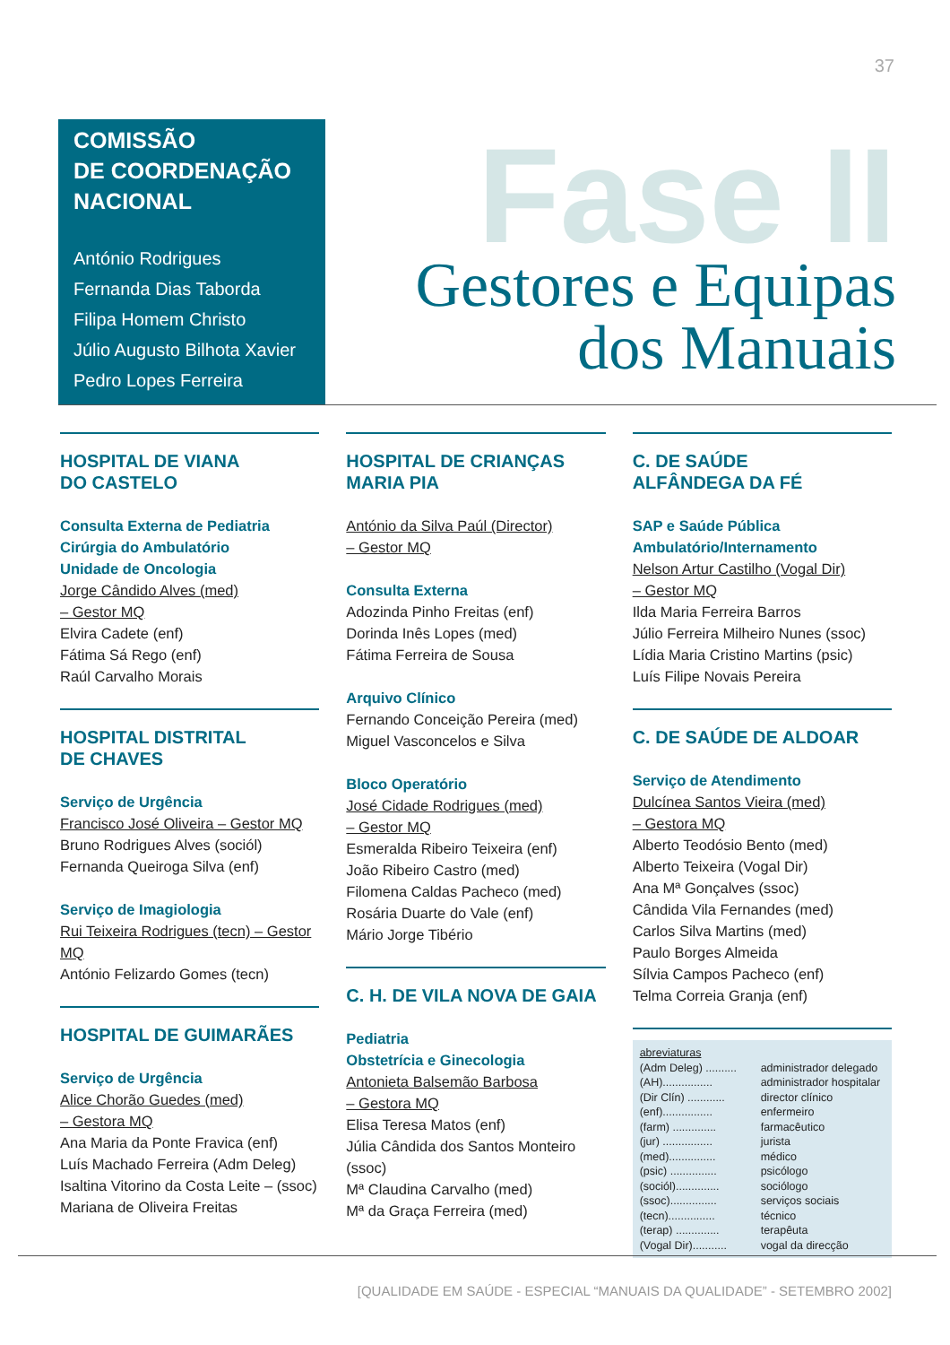37
COMISSÃO
DE COORDENAÇÃO
NACIONAL
António Rodrigues
Fernanda Dias Taborda
Filipa Homem Christo
Júlio Augusto Bilhota Xavier
Pedro Lopes Ferreira
Fase II
Gestores e Equipas
dos Manuais
HOSPITAL DE VIANA
DO CASTELO
Consulta Externa de Pediatria
Cirúrgia do Ambulatório
Unidade de Oncologia
Jorge Cândido Alves (med)
– Gestor MQ
Elvira Cadete (enf)
Fátima Sá Rego (enf)
Raúl Carvalho Morais
HOSPITAL DISTRITAL
DE CHAVES
Serviço de Urgência
Francisco José Oliveira – Gestor MQ
Bruno Rodrigues Alves (sociól)
Fernanda Queiroga Silva (enf)
Serviço de Imagiologia
Rui Teixeira Rodrigues (tecn) – Gestor MQ
António Felizardo Gomes (tecn)
HOSPITAL DE GUIMARÃES
Serviço de Urgência
Alice Chorão Guedes (med)
– Gestora MQ
Ana Maria da Ponte Fravica (enf)
Luís Machado Ferreira (Adm Deleg)
Isaltina Vitorino da Costa Leite – (ssoc)
Mariana de Oliveira Freitas
HOSPITAL DE CRIANÇAS
MARIA PIA
António da Silva Paúl (Director)
– Gestor MQ
Consulta Externa
Adozinda Pinho Freitas (enf)
Dorinda Inês Lopes (med)
Fátima Ferreira de Sousa
Arquivo Clínico
Fernando Conceição Pereira (med)
Miguel Vasconcelos e Silva
Bloco Operatório
José Cidade Rodrigues (med)
– Gestor MQ
Esmeralda Ribeiro Teixeira (enf)
João Ribeiro Castro (med)
Filomena Caldas Pacheco (med)
Rosária Duarte do Vale (enf)
Mário Jorge Tibério
C. H. DE VILA NOVA DE GAIA
Pediatria
Obstetrícia e Ginecologia
Antonieta Balsemão Barbosa
– Gestora MQ
Elisa Teresa Matos (enf)
Júlia Cândida dos Santos Monteiro (ssoc)
Mª Claudina Carvalho (med)
Mª da Graça Ferreira (med)
C. DE SAÚDE
ALFÂNDEGA DA FÉ
SAP e Saúde Pública
Ambulatório/Internamento
Nelson Artur Castilho (Vogal Dir)
– Gestor MQ
Ilda Maria Ferreira Barros
Júlio Ferreira Milheiro Nunes (ssoc)
Lídia Maria Cristino Martins (psic)
Luís Filipe Novais Pereira
C. DE SAÚDE DE ALDOAR
Serviço de Atendimento
Dulcínea Santos Vieira (med)
– Gestora MQ
Alberto Teodósio Bento (med)
Alberto Teixeira (Vogal Dir)
Ana Mª Gonçalves (ssoc)
Cândida Vila Fernandes (med)
Carlos Silva Martins (med)
Paulo Borges Almeida
Sílvia Campos Pacheco (enf)
Telma Correia Granja (enf)
abreviaturas
(Adm Deleg) .......... administrador delegado
(AH)................ administrador hospitalar
(Dir Clín) ............ director clínico
(enf)................ enfermeiro
(farm) .............. farmacêutico
(jur) ................ jurista
(med)............... médico
(psic) ............... psicólogo
(sociól).............. sociólogo
(ssoc)............... serviços sociais
(tecn)............... técnico
(terap) .............. terapêuta
(Vogal Dir)........... vogal da direcção
[QUALIDADE EM SAÚDE - ESPECIAL “MANUAIS DA QUALIDADE” - SETEMBRO 2002]